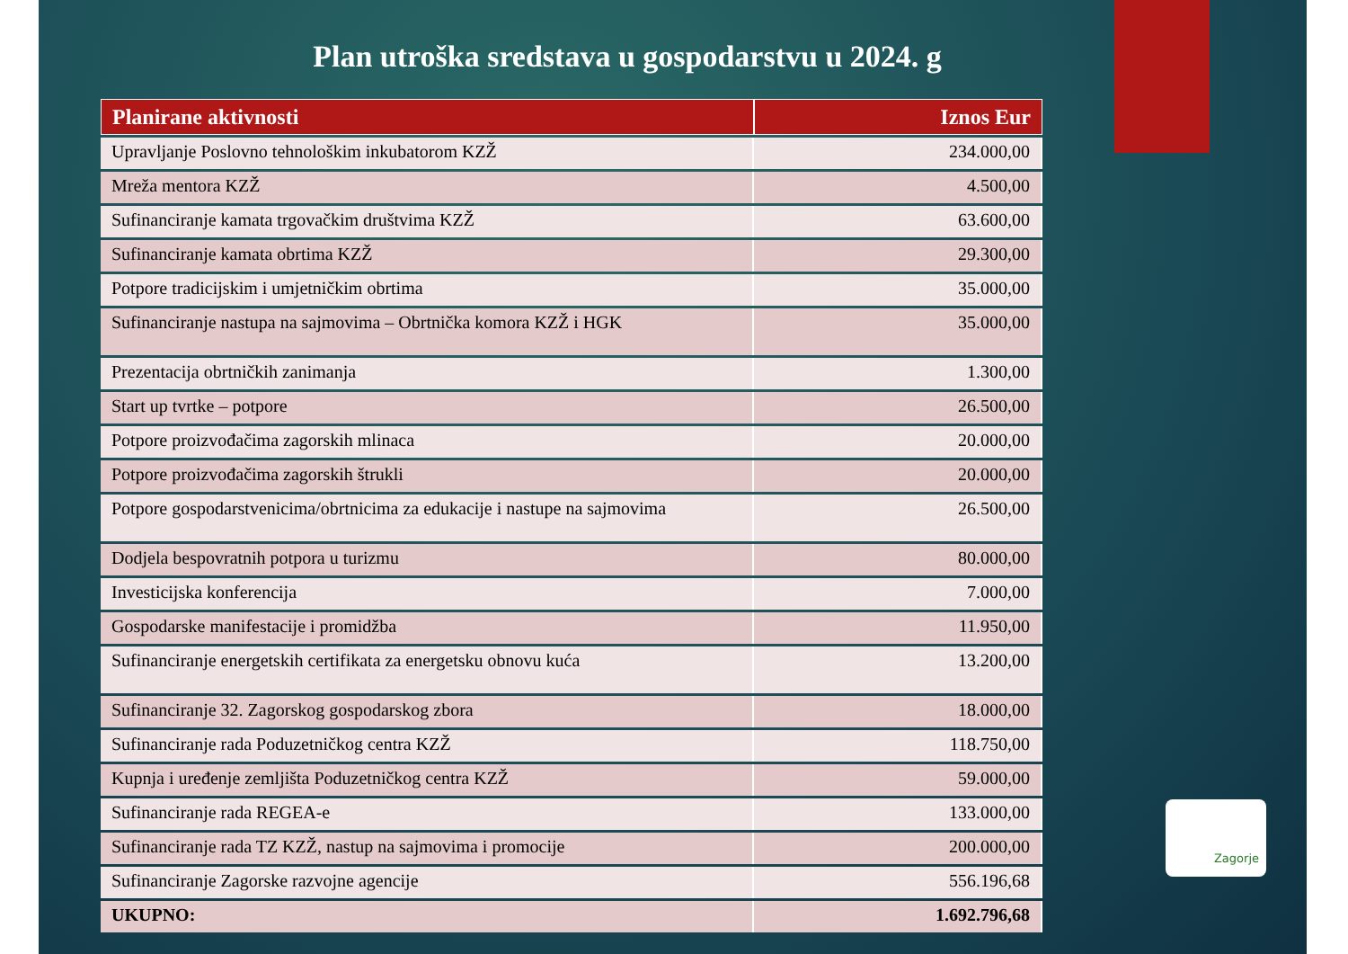Plan utroška sredstava u gospodarstvu u 2024. g
| Planirane aktivnosti | Iznos Eur |
| --- | --- |
| Upravljanje Poslovno tehnološkim inkubatorom KZŽ | 234.000,00 |
| Mreža mentora KZŽ | 4.500,00 |
| Sufinanciranje kamata trgovačkim društvima KZŽ | 63.600,00 |
| Sufinanciranje kamata obrtima KZŽ | 29.300,00 |
| Potpore tradicijskim i umjetničkim obrtima | 35.000,00 |
| Sufinanciranje nastupa na sajmovima – Obrtnička komora KZŽ i HGK | 35.000,00 |
| Prezentacija obrtničkih zanimanja | 1.300,00 |
| Start up tvrtke – potpore | 26.500,00 |
| Potpore proizvođačima zagorskih mlinaca | 20.000,00 |
| Potpore proizvođačima zagorskih štrukli | 20.000,00 |
| Potpore gospodarstvenicima/obrtnicima za edukacije i nastupe na sajmovima | 26.500,00 |
| Dodjela bespovratnih potpora u turizmu | 80.000,00 |
| Investicijska konferencija | 7.000,00 |
| Gospodarske manifestacije i promidžba | 11.950,00 |
| Sufinanciranje energetskih certifikata za energetsku obnovu kuća | 13.200,00 |
| Sufinanciranje 32. Zagorskog gospodarskog zbora | 18.000,00 |
| Sufinanciranje rada Poduzetničkog centra KZŽ | 118.750,00 |
| Kupnja i uređenje zemljišta Poduzetničkog centra KZŽ | 59.000,00 |
| Sufinanciranje rada REGEA-e | 133.000,00 |
| Sufinanciranje rada TZ KZŽ, nastup na sajmovima i promocije | 200.000,00 |
| Sufinanciranje Zagorske razvojne agencije | 556.196,68 |
| UKUPNO: | 1.692.796,68 |
Zagorje